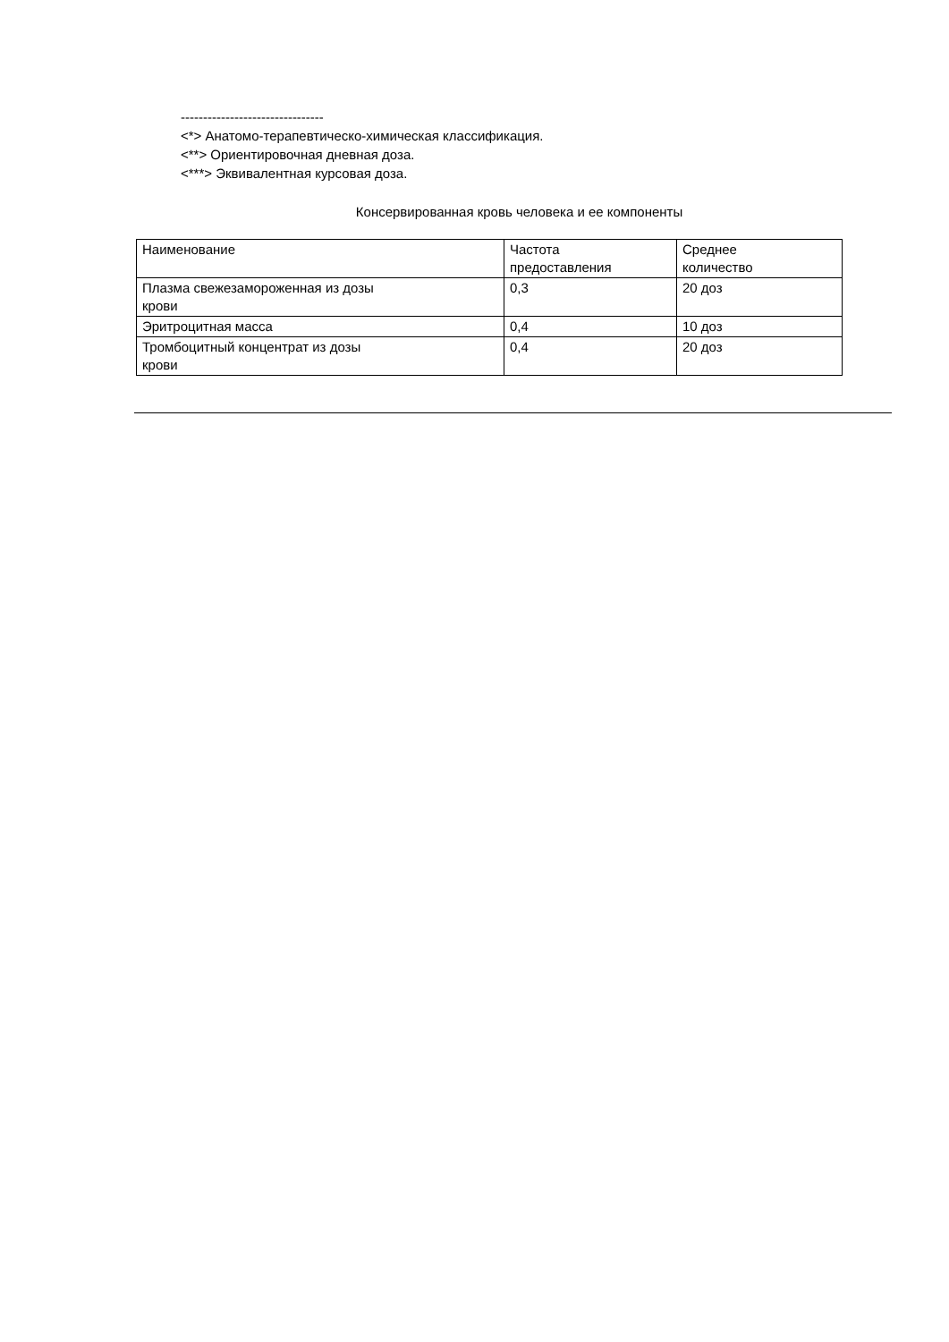--------------------------------
<*> Анатомо-терапевтическо-химическая классификация.
<**> Ориентировочная дневная доза.
<***> Эквивалентная курсовая доза.
Консервированная кровь человека и ее компоненты
| Наименование | Частота предоставления | Среднее количество |
| --- | --- | --- |
| Плазма свежезамороженная из дозы крови | 0,3 | 20 доз |
| Эритроцитная масса | 0,4 | 10 доз |
| Тромбоцитный концентрат из дозы крови | 0,4 | 20 доз |